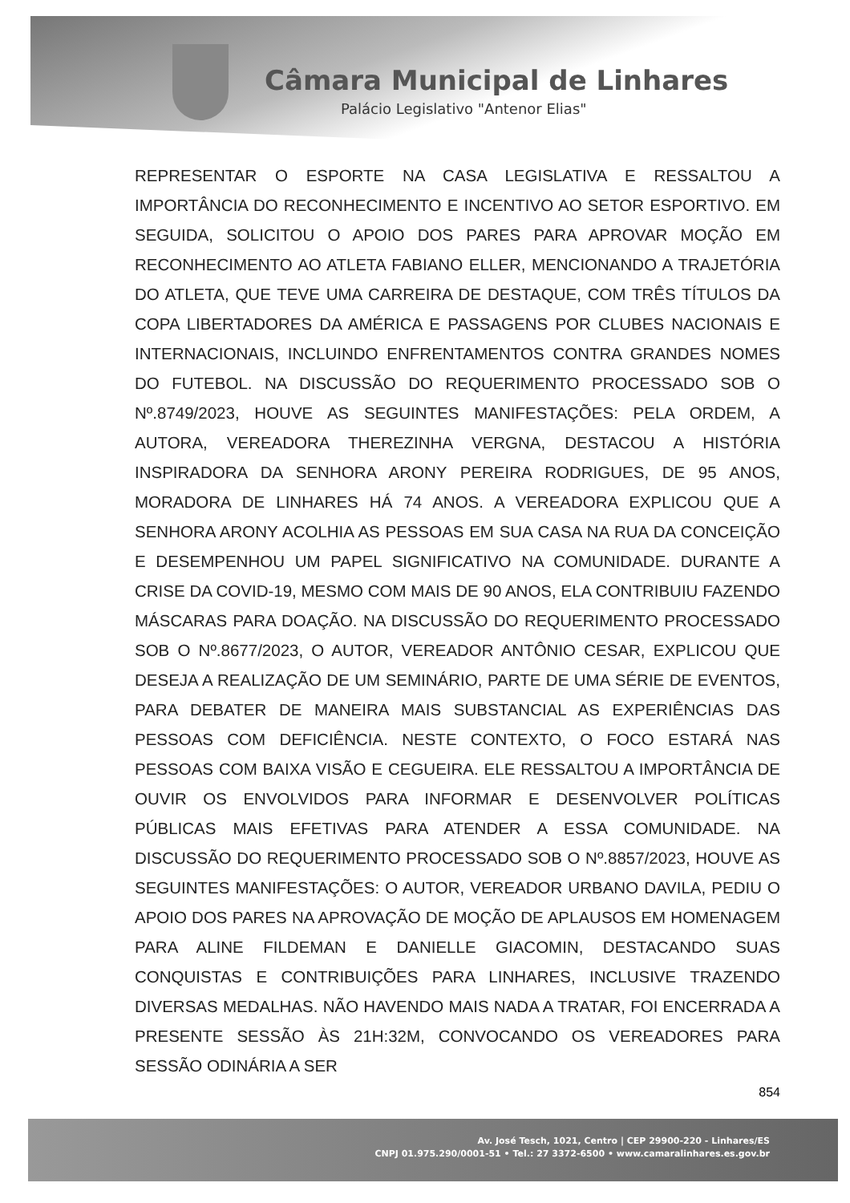Câmara Municipal de Linhares
Palácio Legislativo "Antenor Elias"
REPRESENTAR O ESPORTE NA CASA LEGISLATIVA E RESSALTOU A IMPORTÂNCIA DO RECONHECIMENTO E INCENTIVO AO SETOR ESPORTIVO. EM SEGUIDA, SOLICITOU O APOIO DOS PARES PARA APROVAR MOÇÃO EM RECONHECIMENTO AO ATLETA FABIANO ELLER, MENCIONANDO A TRAJETÓRIA DO ATLETA, QUE TEVE UMA CARREIRA DE DESTAQUE, COM TRÊS TÍTULOS DA COPA LIBERTADORES DA AMÉRICA E PASSAGENS POR CLUBES NACIONAIS E INTERNACIONAIS, INCLUINDO ENFRENTAMENTOS CONTRA GRANDES NOMES DO FUTEBOL. NA DISCUSSÃO DO REQUERIMENTO PROCESSADO SOB O Nº.8749/2023, HOUVE AS SEGUINTES MANIFESTAÇÕES: PELA ORDEM, A AUTORA, VEREADORA THEREZINHA VERGNA, DESTACOU A HISTÓRIA INSPIRADORA DA SENHORA ARONY PEREIRA RODRIGUES, DE 95 ANOS, MORADORA DE LINHARES HÁ 74 ANOS. A VEREADORA EXPLICOU QUE A SENHORA ARONY ACOLHIA AS PESSOAS EM SUA CASA NA RUA DA CONCEIÇÃO E DESEMPENHOU UM PAPEL SIGNIFICATIVO NA COMUNIDADE. DURANTE A CRISE DA COVID-19, MESMO COM MAIS DE 90 ANOS, ELA CONTRIBUIU FAZENDO MÁSCARAS PARA DOAÇÃO. NA DISCUSSÃO DO REQUERIMENTO PROCESSADO SOB O Nº.8677/2023, O AUTOR, VEREADOR ANTÔNIO CESAR, EXPLICOU QUE DESEJA A REALIZAÇÃO DE UM SEMINÁRIO, PARTE DE UMA SÉRIE DE EVENTOS, PARA DEBATER DE MANEIRA MAIS SUBSTANCIAL AS EXPERIÊNCIAS DAS PESSOAS COM DEFICIÊNCIA. NESTE CONTEXTO, O FOCO ESTARÁ NAS PESSOAS COM BAIXA VISÃO E CEGUEIRA. ELE RESSALTOU A IMPORTÂNCIA DE OUVIR OS ENVOLVIDOS PARA INFORMAR E DESENVOLVER POLÍTICAS PÚBLICAS MAIS EFETIVAS PARA ATENDER A ESSA COMUNIDADE. NA DISCUSSÃO DO REQUERIMENTO PROCESSADO SOB O Nº.8857/2023, HOUVE AS SEGUINTES MANIFESTAÇÕES: O AUTOR, VEREADOR URBANO DAVILA, PEDIU O APOIO DOS PARES NA APROVAÇÃO DE MOÇÃO DE APLAUSOS EM HOMENAGEM PARA ALINE FILDEMAN E DANIELLE GIACOMIN, DESTACANDO SUAS CONQUISTAS E CONTRIBUIÇÕES PARA LINHARES, INCLUSIVE TRAZENDO DIVERSAS MEDALHAS. NÃO HAVENDO MAIS NADA A TRATAR, FOI ENCERRADA A PRESENTE SESSÃO ÀS 21H:32M, CONVOCANDO OS VEREADORES PARA SESSÃO ODINÁRIA A SER
854
Av. José Tesch, 1021, Centro | CEP 29900-220 - Linhares/ES
CNPJ 01.975.290/0001-51 • Tel.: 27 3372-6500 • www.camaralinhares.es.gov.br